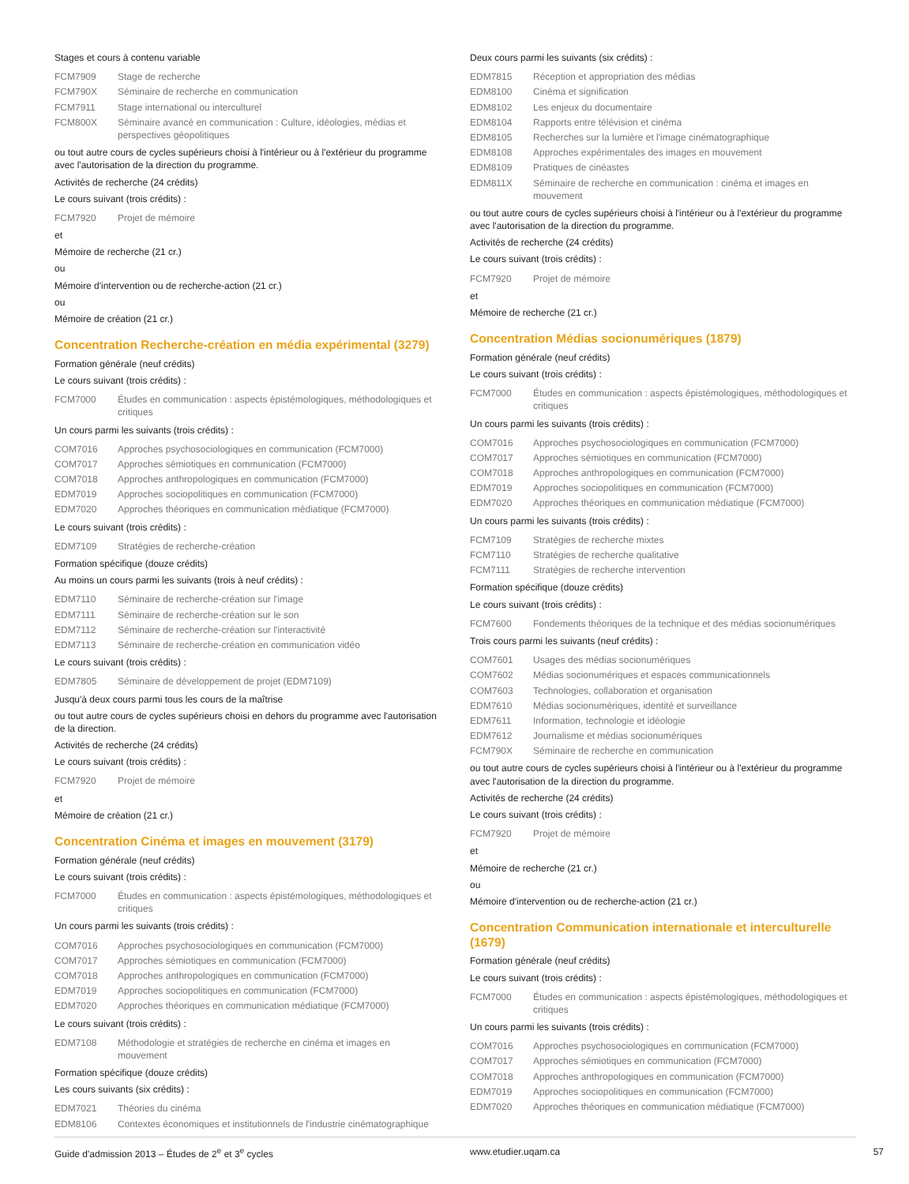Stages et cours à contenu variable
FCM7909 Stage de recherche
FCM790X Séminaire de recherche en communication
FCM7911 Stage international ou interculturel
FCM800X Séminaire avancé en communication : Culture, idéologies, médias et perspectives géopolitiques
ou tout autre cours de cycles supérieurs choisi à l'intérieur ou à l'extérieur du programme avec l'autorisation de la direction du programme.
Activités de recherche (24 crédits)
Le cours suivant (trois crédits) :
FCM7920 Projet de mémoire
et
Mémoire de recherche (21 cr.)
ou
Mémoire d'intervention ou de recherche-action (21 cr.)
ou
Mémoire de création (21 cr.)
Concentration Recherche-création en média expérimental (3279)
Formation générale (neuf crédits)
Le cours suivant (trois crédits) :
FCM7000 Études en communication : aspects épistémologiques, méthodologiques et critiques
Un cours parmi les suivants (trois crédits) :
COM7016 Approches psychosociologiques en communication (FCM7000)
COM7017 Approches sémiotiques en communication (FCM7000)
COM7018 Approches anthropologiques en communication (FCM7000)
EDM7019 Approches sociopolitiques en communication (FCM7000)
EDM7020 Approches théoriques en communication médiatique (FCM7000)
Le cours suivant (trois crédits) :
EDM7109 Stratégies de recherche-création
Formation spécifique (douze crédits)
Au moins un cours parmi les suivants (trois à neuf crédits) :
EDM7110 Séminaire de recherche-création sur l'image
EDM7111 Séminaire de recherche-création sur le son
EDM7112 Séminaire de recherche-création sur l'interactivité
EDM7113 Séminaire de recherche-création en communication vidéo
Le cours suivant (trois crédits) :
EDM7805 Séminaire de développement de projet (EDM7109)
Jusqu'à deux cours parmi tous les cours de la maîtrise
ou tout autre cours de cycles supérieurs choisi en dehors du programme avec l'autorisation de la direction.
Activités de recherche (24 crédits)
Le cours suivant (trois crédits) :
FCM7920 Projet de mémoire
et
Mémoire de création (21 cr.)
Concentration Cinéma et images en mouvement (3179)
Formation générale (neuf crédits)
Le cours suivant (trois crédits) :
FCM7000 Études en communication : aspects épistémologiques, méthodologiques et critiques
Un cours parmi les suivants (trois crédits) :
COM7016 Approches psychosociologiques en communication (FCM7000)
COM7017 Approches sémiotiques en communication (FCM7000)
COM7018 Approches anthropologiques en communication (FCM7000)
EDM7019 Approches sociopolitiques en communication (FCM7000)
EDM7020 Approches théoriques en communication médiatique (FCM7000)
Le cours suivant (trois crédits) :
EDM7108 Méthodologie et stratégies de recherche en cinéma et images en mouvement
Formation spécifique (douze crédits)
Les cours suivants (six crédits) :
EDM7021 Théories du cinéma
EDM8106 Contextes économiques et institutionnels de l'industrie cinématographique
Deux cours parmi les suivants (six crédits) :
EDM7815 Réception et appropriation des médias
EDM8100 Cinéma et signification
EDM8102 Les enjeux du documentaire
EDM8104 Rapports entre télévision et cinéma
EDM8105 Recherches sur la lumière et l'image cinématographique
EDM8108 Approches expérimentales des images en mouvement
EDM8109 Pratiques de cinéastes
EDM811X Séminaire de recherche en communication : cinéma et images en mouvement
ou tout autre cours de cycles supérieurs choisi à l'intérieur ou à l'extérieur du programme avec l'autorisation de la direction du programme.
Activités de recherche (24 crédits)
Le cours suivant (trois crédits) :
FCM7920 Projet de mémoire
et
Mémoire de recherche (21 cr.)
Concentration Médias socionumériques (1879)
Formation générale (neuf crédits)
Le cours suivant (trois crédits) :
FCM7000 Études en communication : aspects épistémologiques, méthodologiques et critiques
Un cours parmi les suivants (trois crédits) :
COM7016 Approches psychosociologiques en communication (FCM7000)
COM7017 Approches sémiotiques en communication (FCM7000)
COM7018 Approches anthropologiques en communication (FCM7000)
EDM7019 Approches sociopolitiques en communication (FCM7000)
EDM7020 Approches théoriques en communication médiatique (FCM7000)
Un cours parmi les suivants (trois crédits) :
FCM7109 Stratégies de recherche mixtes
FCM7110 Stratégies de recherche qualitative
FCM7111 Stratégies de recherche intervention
Formation spécifique (douze crédits)
Le cours suivant (trois crédits) :
FCM7600 Fondements théoriques de la technique et des médias socionumériques
Trois cours parmi les suivants (neuf crédits) :
COM7601 Usages des médias socionumériques
COM7602 Médias socionumériques et espaces communicationnels
COM7603 Technologies, collaboration et organisation
EDM7610 Médias socionumériques, identité et surveillance
EDM7611 Information, technologie et idéologie
EDM7612 Journalisme et médias socionumériques
FCM790X Séminaire de recherche en communication
ou tout autre cours de cycles supérieurs choisi à l'intérieur ou à l'extérieur du programme avec l'autorisation de la direction du programme.
Activités de recherche (24 crédits)
Le cours suivant (trois crédits) :
FCM7920 Projet de mémoire
et
Mémoire de recherche (21 cr.)
ou
Mémoire d'intervention ou de recherche-action (21 cr.)
Concentration Communication internationale et interculturelle (1679)
Formation générale (neuf crédits)
Le cours suivant (trois crédits) :
FCM7000 Études en communication : aspects épistémologiques, méthodologiques et critiques
Un cours parmi les suivants (trois crédits) :
COM7016 Approches psychosociologiques en communication (FCM7000)
COM7017 Approches sémiotiques en communication (FCM7000)
COM7018 Approches anthropologiques en communication (FCM7000)
EDM7019 Approches sociopolitiques en communication (FCM7000)
EDM7020 Approches théoriques en communication médiatique (FCM7000)
Guide d'admission 2013 – Études de 2<sup>e</sup> et 3<sup>e</sup> cycles www.etudier.uqam.ca 57